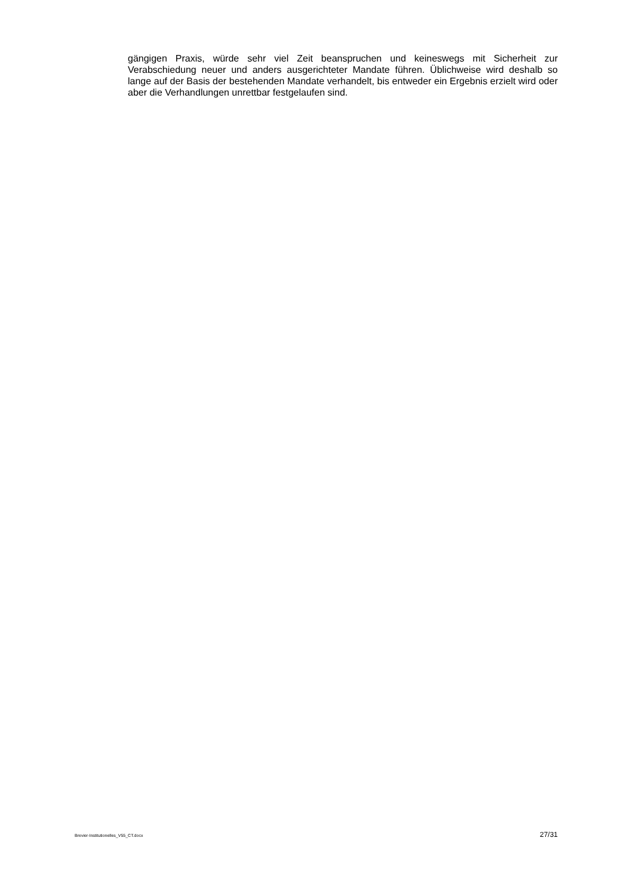gängigen Praxis, würde sehr viel Zeit beanspruchen und keineswegs mit Sicherheit zur Verabschiedung neuer und anders ausgerichteter Mandate führen. Üblichweise wird deshalb so lange auf der Basis der bestehenden Mandate verhandelt, bis entweder ein Ergebnis erzielt wird oder aber die Verhandlungen unrettbar festgelaufen sind.
Brevier-Institutionelles_V55_CT.docx 27/31